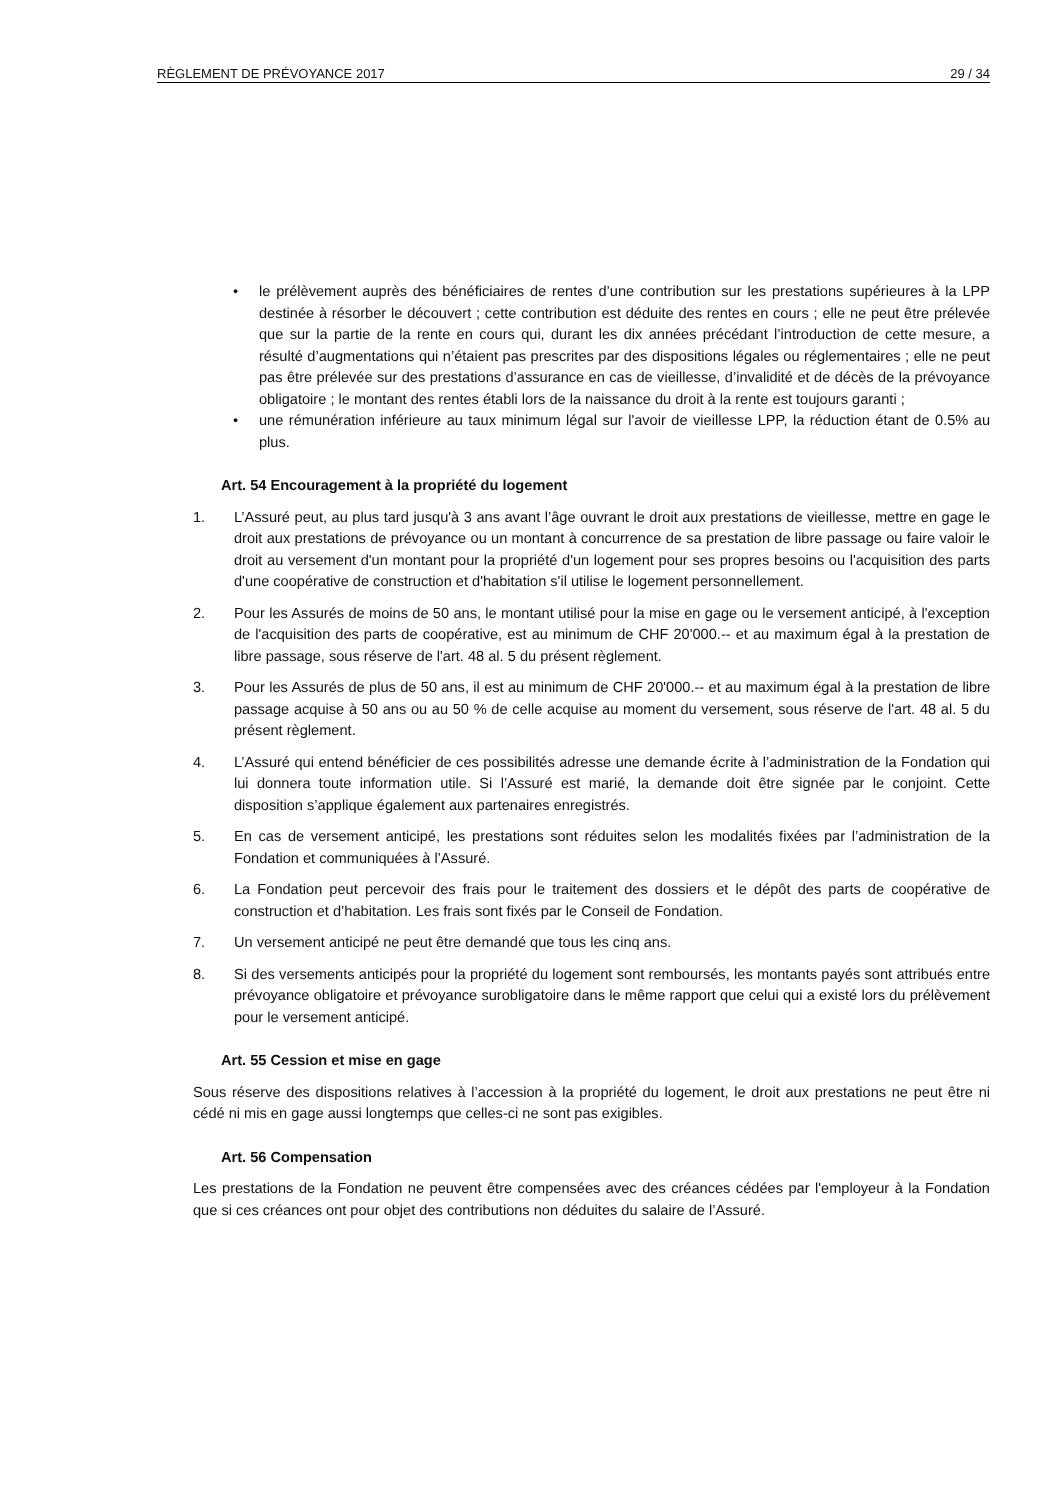RÈGLEMENT DE PRÉVOYANCE 2017 29 / 34
• le prélèvement auprès des bénéficiaires de rentes d’une contribution sur les prestations supérieures à la LPP destinée à résorber le découvert ; cette contribution est déduite des rentes en cours ; elle ne peut être prélevée que sur la partie de la rente en cours qui, durant les dix années précédant l’introduction de cette mesure, a résulté d’augmentations qui n’étaient pas prescrites par des dispositions légales ou réglementaires ; elle ne peut pas être prélevée sur des prestations d’assurance en cas de vieillesse, d’invalidité et de décès de la prévoyance obligatoire ; le montant des rentes établi lors de la naissance du droit à la rente est toujours garanti ;
• une rémunération inférieure au taux minimum légal sur l'avoir de vieillesse LPP, la réduction étant de 0.5% au plus.
Art. 54 Encouragement à la propriété du logement
1. L’Assuré peut, au plus tard jusqu'à 3 ans avant l’âge ouvrant le droit aux prestations de vieillesse, mettre en gage le droit aux prestations de prévoyance ou un montant à concurrence de sa prestation de libre passage ou faire valoir le droit au versement d'un montant pour la propriété d'un logement pour ses propres besoins ou l'acquisition des parts d'une coopérative de construction et d'habitation s'il utilise le logement personnellement.
2. Pour les Assurés de moins de 50 ans, le montant utilisé pour la mise en gage ou le versement anticipé, à l'exception de l'acquisition des parts de coopérative, est au minimum de CHF 20'000.-- et au maximum égal à la prestation de libre passage, sous réserve de l'art. 48 al. 5 du présent règlement.
3. Pour les Assurés de plus de 50 ans, il est au minimum de CHF 20'000.-- et au maximum égal à la prestation de libre passage acquise à 50 ans ou au 50 % de celle acquise au moment du versement, sous réserve de l'art. 48 al. 5 du présent règlement.
4. L’Assuré qui entend bénéficier de ces possibilités adresse une demande écrite à l’administration de la Fondation qui lui donnera toute information utile. Si l’Assuré est marié, la demande doit être signée par le conjoint. Cette disposition s’applique également aux partenaires enregistrés.
5. En cas de versement anticipé, les prestations sont réduites selon les modalités fixées par l’administration de la Fondation et communiquées à l’Assuré.
6. La Fondation peut percevoir des frais pour le traitement des dossiers et le dépôt des parts de coopérative de construction et d’habitation. Les frais sont fixés par le Conseil de Fondation.
7. Un versement anticipé ne peut être demandé que tous les cinq ans.
8. Si des versements anticipés pour la propriété du logement sont remboursés, les montants payés sont attribués entre prévoyance obligatoire et prévoyance surobligatoire dans le même rapport que celui qui a existé lors du prélèvement pour le versement anticipé.
Art. 55 Cession et mise en gage
Sous réserve des dispositions relatives à l’accession à la propriété du logement, le droit aux prestations ne peut être ni cédé ni mis en gage aussi longtemps que celles-ci ne sont pas exigibles.
Art. 56 Compensation
Les prestations de la Fondation ne peuvent être compensées avec des créances cédées par l'employeur à la Fondation que si ces créances ont pour objet des contributions non déduites du salaire de l’Assuré.